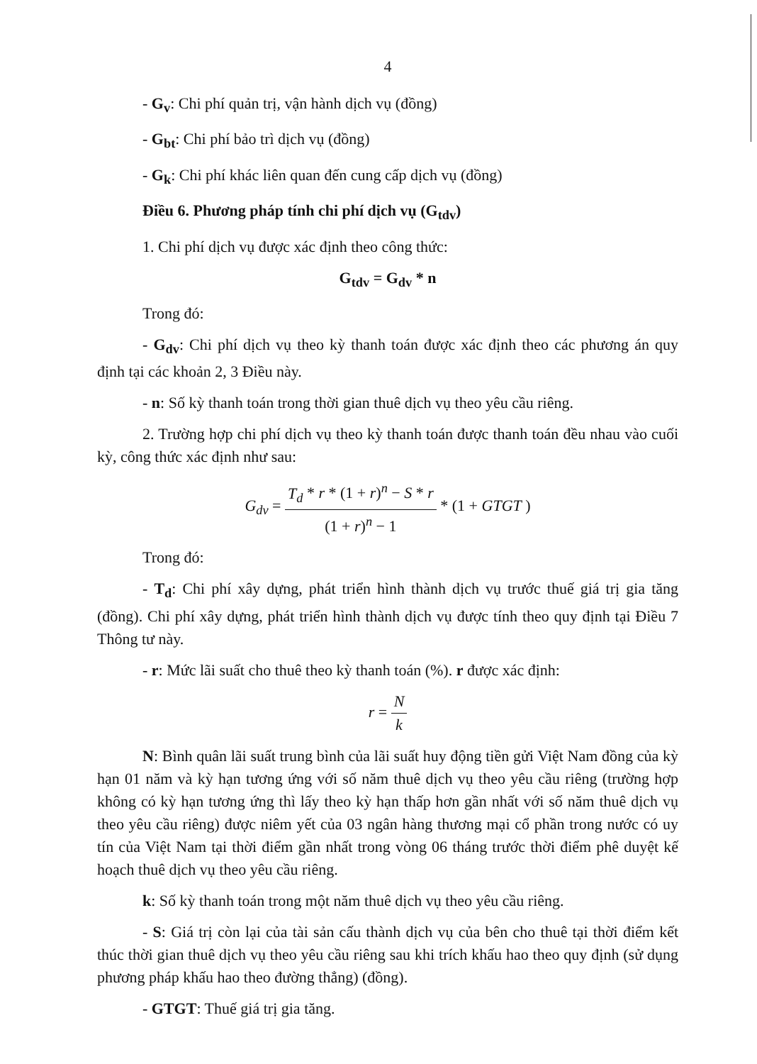4
- G<sub>v</sub>: Chi phí quản trị, vận hành dịch vụ (đồng)
- G<sub>bt</sub>: Chi phí bảo trì dịch vụ (đồng)
- G<sub>k</sub>: Chi phí khác liên quan đến cung cấp dịch vụ (đồng)
Điều 6. Phương pháp tính chi phí dịch vụ (G<sub>tdv</sub>)
1. Chi phí dịch vụ được xác định theo công thức:
G<sub>tdv</sub> = G<sub>dv</sub> * n
Trong đó:
- G<sub>dv</sub>: Chi phí dịch vụ theo kỳ thanh toán được xác định theo các phương án quy định tại các khoản 2, 3 Điều này.
- n: Số kỳ thanh toán trong thời gian thuê dịch vụ theo yêu cầu riêng.
2. Trường hợp chi phí dịch vụ theo kỳ thanh toán được thanh toán đều nhau vào cuối kỳ, công thức xác định như sau:
G<sub>dv</sub> = T<sub>d</sub> * r * (1 + r)<sup>n</sup> − S * r (1 + r)<sup>n</sup> − 1 * (1 + GTGT )
Trong đó:
- T<sub>d</sub>: Chi phí xây dựng, phát triển hình thành dịch vụ trước thuế giá trị gia tăng (đồng). Chi phí xây dựng, phát triển hình thành dịch vụ được tính theo quy định tại Điều 7 Thông tư này.
- r: Mức lãi suất cho thuê theo kỳ thanh toán (%). r được xác định:
r = N k
N: Bình quân lãi suất trung bình của lãi suất huy động tiền gửi Việt Nam đồng của kỳ hạn 01 năm và kỳ hạn tương ứng với số năm thuê dịch vụ theo yêu cầu riêng (trường hợp không có kỳ hạn tương ứng thì lấy theo kỳ hạn thấp hơn gần nhất với số năm thuê dịch vụ theo yêu cầu riêng) được niêm yết của 03 ngân hàng thương mại cổ phần trong nước có uy tín của Việt Nam tại thời điểm gần nhất trong vòng 06 tháng trước thời điểm phê duyệt kế hoạch thuê dịch vụ theo yêu cầu riêng.
k: Số kỳ thanh toán trong một năm thuê dịch vụ theo yêu cầu riêng.
- S: Giá trị còn lại của tài sản cấu thành dịch vụ của bên cho thuê tại thời điểm kết thúc thời gian thuê dịch vụ theo yêu cầu riêng sau khi trích khấu hao theo quy định (sử dụng phương pháp khấu hao theo đường thẳng) (đồng).
- GTGT: Thuế giá trị gia tăng.